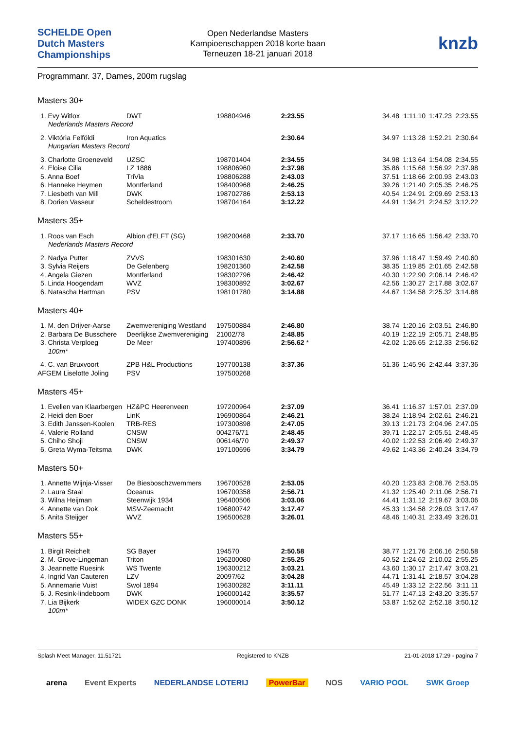SCHELDE Open Dutch Masters Championships
Open Nederlandse Masters
Kampioenschappen 2018 korte baan
Terneuzen 18-21 januari 2018
knzb
Programmanr. 37, Dames, 200m rugslag
Masters 30+
| 1. Evy Witlox | DWT | 198804946 | 2:23.55 | | 34.48 | 1:11.10 | 1:47.23 | 2:23.55 |
| Nederlands Masters Record | | | | | | | | |
| 2. Viktória Felföldi | Iron Aquatics | | 2:30.64 | | 34.97 | 1:13.28 | 1:52.21 | 2:30.64 |
| Hungarian Masters Record | | | | | | | | |
| 3. Charlotte Groeneveld | UZSC | 198701404 | 2:34.55 | | 34.98 | 1:13.64 | 1:54.08 | 2:34.55 |
| 4. Eloise Cilia | LZ 1886 | 198806960 | 2:37.98 | | 35.86 | 1:15.68 | 1:56.92 | 2:37.98 |
| 5. Anna Boef | TriVia | 198806288 | 2:43.03 | | 37.51 | 1:18.66 | 2:00.93 | 2:43.03 |
| 6. Hanneke Heymen | Montferland | 198400968 | 2:46.25 | | 39.26 | 1:21.40 | 2:05.35 | 2:46.25 |
| 7. Liesbeth van Mill | DWK | 198702786 | 2:53.13 | | 40.54 | 1:24.91 | 2:09.69 | 2:53.13 |
| 8. Dorien Vasseur | Scheldestroom | 198704164 | 3:12.22 | | 44.91 | 1:34.21 | 2:24.52 | 3:12.22 |
Masters 35+
| 1. Roos van Esch | Albion d'ELFT (SG) | 198200468 | 2:33.70 | | 37.17 | 1:16.65 | 1:56.42 | 2:33.70 |
| Nederlands Masters Record | | | | | | | | |
| 2. Nadya Putter | ZVVS | 198301630 | 2:40.60 | | 37.96 | 1:18.47 | 1:59.49 | 2:40.60 |
| 3. Sylvia Reijers | De Gelenberg | 198201360 | 2:42.58 | | 38.35 | 1:19.85 | 2:01.65 | 2:42.58 |
| 4. Angela Giezen | Montferland | 198302796 | 2:46.42 | | 40.30 | 1:22.90 | 2:06.14 | 2:46.42 |
| 5. Linda Hoogendam | WVZ | 198300892 | 3:02.67 | | 42.56 | 1:30.27 | 2:17.88 | 3:02.67 |
| 6. Natascha Hartman | PSV | 198101780 | 3:14.88 | | 44.67 | 1:34.58 | 2:25.32 | 3:14.88 |
Masters 40+
| 1. M. den Drijver-Aarse | Zwemvereniging Westland | 197500884 | 2:46.80 | | 38.74 | 1:20.16 | 2:03.51 | 2:46.80 |
| 2. Barbara De Busschere | Deerlijkse Zwemvereniging | 21002/78 | 2:48.85 | | 40.19 | 1:22.19 | 2:05.71 | 2:48.85 |
| 3. Christa Verploeg | De Meer | 197400896 | 2:56.62 * | | 42.02 | 1:26.65 | 2:12.33 | 2:56.62 |
| 100m* | | | | | | | | |
| 4. C. van Bruxvoort | ZPB H&L Productions | 197700138 | 3:37.36 | | 51.36 | 1:45.96 | 2:42.44 | 3:37.36 |
| AFGEM Liselotte Joling | PSV | 197500268 | | | | | | |
Masters 45+
| 1. Evelien van Klaarbergen | HZ&PC Heerenveen | 197200964 | 2:37.09 | | 36.41 | 1:16.37 | 1:57.01 | 2:37.09 |
| 2. Heidi den Boer | LinK | 196900864 | 2:46.21 | | 38.24 | 1:18.94 | 2:02.61 | 2:46.21 |
| 3. Edith Janssen-Koolen | TRB-RES | 197300898 | 2:47.05 | | 39.13 | 1:21.73 | 2:04.96 | 2:47.05 |
| 4. Valerie Rolland | CNSW | 004276/71 | 2:48.45 | | 39.71 | 1:22.17 | 2:05.51 | 2:48.45 |
| 5. Chiho Shoji | CNSW | 006146/70 | 2:49.37 | | 40.02 | 1:22.53 | 2:06.49 | 2:49.37 |
| 6. Greta Wyma-Teitsma | DWK | 197100696 | 3:34.79 | | 49.62 | 1:43.36 | 2:40.24 | 3:34.79 |
Masters 50+
| 1. Annette Wijnja-Visser | De Biesboschzwemmers | 196700528 | 2:53.05 | | 40.20 | 1:23.83 | 2:08.76 | 2:53.05 |
| 2. Laura Staal | Oceanus | 196700358 | 2:56.71 | | 41.32 | 1:25.40 | 2:11.06 | 2:56.71 |
| 3. Wilna Heijman | Steenwijk 1934 | 196400506 | 3:03.06 | | 44.41 | 1:31.12 | 2:19.67 | 3:03.06 |
| 4. Annette van Dok | MSV-Zeemacht | 196800742 | 3:17.47 | | 45.33 | 1:34.58 | 2:26.03 | 3:17.47 |
| 5. Anita Steijger | WVZ | 196500628 | 3:26.01 | | 48.46 | 1:40.31 | 2:33.49 | 3:26.01 |
Masters 55+
| 1. Birgit Reichelt | SG Bayer | 194570 | 2:50.58 | | 38.77 | 1:21.76 | 2:06.16 | 2:50.58 |
| 2. M. Grove-Lingeman | Triton | 196200080 | 2:55.25 | | 40.52 | 1:24.62 | 2:10.02 | 2:55.25 |
| 3. Jeannette Ruesink | WS Twente | 196300212 | 3:03.21 | | 43.60 | 1:30.17 | 2:17.47 | 3:03.21 |
| 4. Ingrid Van Cauteren | LZV | 20097/62 | 3:04.28 | | 44.71 | 1:31.41 | 2:18.57 | 3:04.28 |
| 5. Annemarie Vuist | Swol 1894 | 196300282 | 3:11.11 | | 45.49 | 1:33.12 | 2:22.56 | 3:11.11 |
| 6. J. Resink-lindeboom | DWK | 196000142 | 3:35.57 | | 51.77 | 1:47.13 | 2:43.20 | 3:35.57 |
| 7. Lia Bijkerk | WIDEX GZC DONK | 196000014 | 3:50.12 | | 53.87 | 1:52.62 | 2:52.18 | 3:50.12 |
| 100m* | | | | | | | | |
Splash Meet Manager, 11.51721 Registered to KNZB 21-01-2018 17:29 - pagina 7
arena Event Experts NEDERLANDSE LOTERIJ PowerBar NOS VARIO POOL SWK Groep